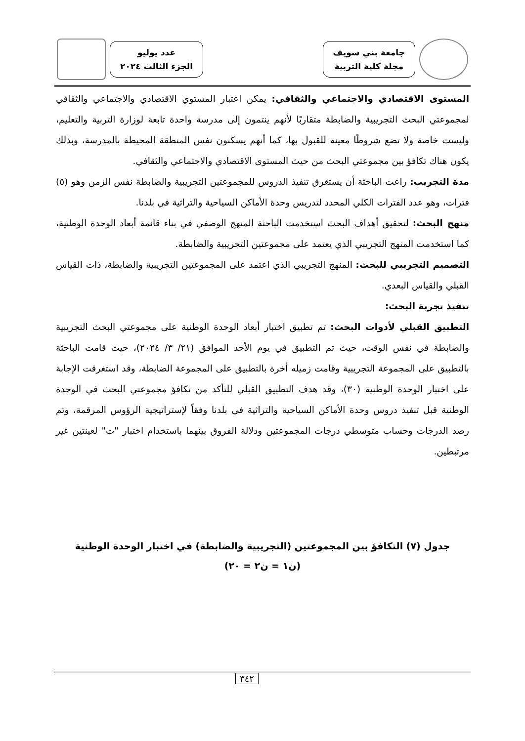جامعة بني سويف
مجلة كلية التربية
عدد يوليو
الجزء الثالث ٢٠٢٤
المستوى الاقتصادي والاجتماعي والثقافي: يمكن اعتبار المستوي الاقتصادي والاجتماعي والثقافي لمجموعتي البحث التجريبية والضابطة متقاربًا لأنهم ينتمون إلى مدرسة واحدة تابعة لوزارة التربية والتعليم، وليست خاصة ولا تضع شروطًا معينة للقبول بها، كما أنهم يسكنون نفس المنطقة المحيطة بالمدرسة، وبذلك يكون هناك تكافؤ بين مجموعتي البحث من حيث المستوى الاقتصادي والاجتماعي والثقافي.
مدة التجريب: راعت الباحثة أن يستغرق تنفيذ الدروس للمجموعتين التجريبية والضابطة نفس الزمن وهو (٥) فترات، وهو عدد الفترات الكلي المحدد لتدريس وحدة الأماكن السياحية والتراثية في بلدنا.
منهج البحث: لتحقيق أهداف البحث استخدمت الباحثة المنهج الوصفي في بناء قائمة أبعاد الوحدة الوطنية، كما استخدمت المنهج التجريبي الذي يعتمد على مجموعتين التجريبية والضابطة.
التصميم التجريبي للبحث: المنهج التجريبي الذي اعتمد على المجموعتين التجريبية والضابطة، ذات القياس القبلي والقياس البعدي.
تنفيذ تجربة البحث:
التطبيق القبلي لأدوات البحث: تم تطبيق اختبار أبعاد الوحدة الوطنية على مجموعتي البحث التجريبية والضابطة في نفس الوقت، حيث تم التطبيق في يوم الأحد الموافق (٢١/ ٣/ ٢٠٢٤)، حيث قامت الباحثة بالتطبيق على المجموعة التجريبية وقامت زميله أخرة بالتطبيق على المجموعة الضابطة، وقد استغرقت الإجابة على اختبار الوحدة الوطنية (٣٠)، وقد هدف التطبيق القبلي للتأكد من تكافؤ مجموعتي البحث في الوحدة الوطنية قبل تنفيذ دروس وحدة الأماكن السياحية والتراثية في بلدنا وفقاً لإستراتيجية الرؤوس المرقمة، وتم رصد الدرجات وحساب متوسطي درجات المجموعتين ودلالة الفروق بينهما باستخدام اختبار "ت" لعينتين غير مرتبطين.
جدول (٧) التكافؤ بين المجموعتين (التجريبية والضابطة) في اختبار الوحدة الوطنية
(ن١ = ن٢ = ٢٠)
٣٤٢